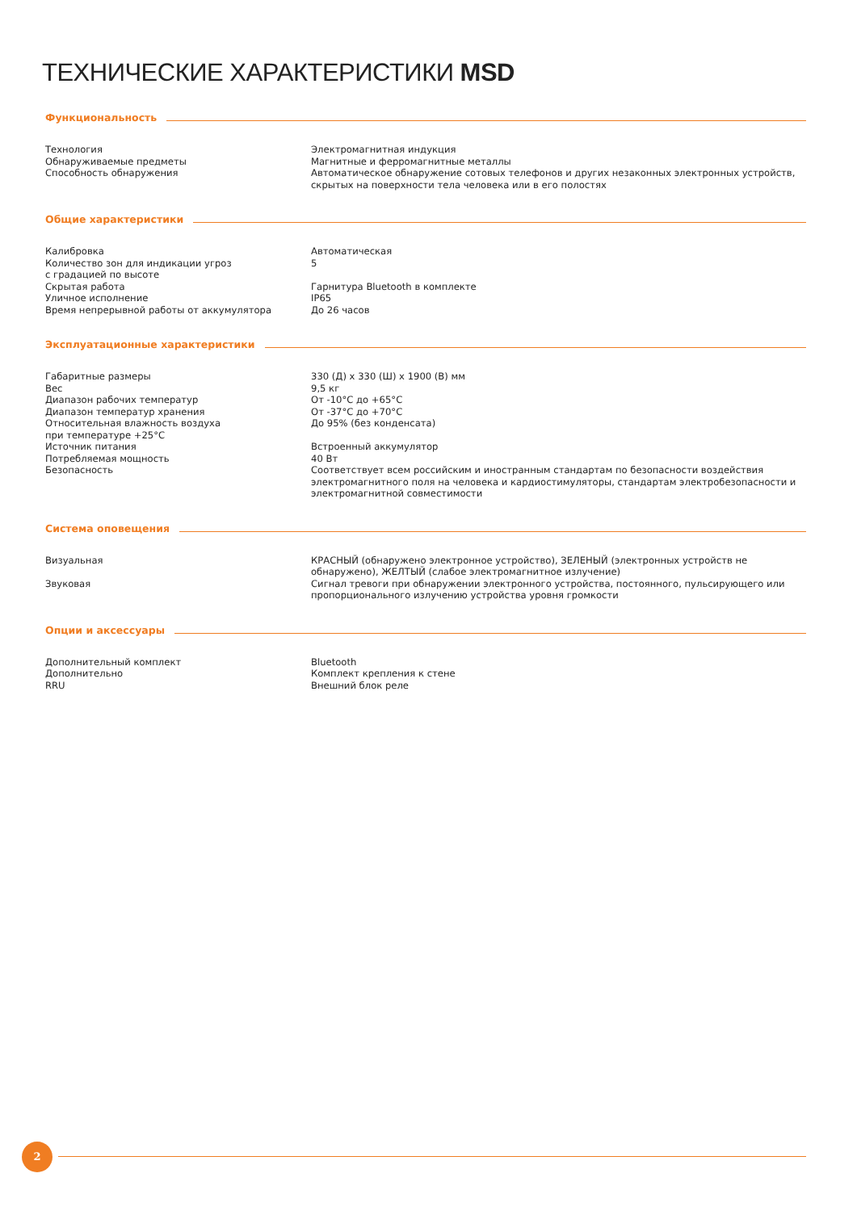ТЕХНИЧЕСКИЕ ХАРАКТЕРИСТИКИ MSD
Функциональность
| Технология | Электромагнитная индукция |
| Обнаруживаемые предметы | Магнитные и ферромагнитные металлы |
| Способность обнаружения | Автоматическое обнаружение сотовых телефонов и других незаконных электронных устройств, скрытых на поверхности тела человека или в его полостях |
Общие характеристики
| Калибровка | Автоматическая |
| Количество зон для индикации угроз с градацией по высоте | 5 |
| Скрытая работа | Гарнитура Bluetooth в комплекте |
| Уличное исполнение | IP65 |
| Время непрерывной работы от аккумулятора | До 26 часов |
Эксплуатационные характеристики
| Габаритные размеры | 330 (Д) x 330 (Ш) x 1900 (В) мм |
| Вес | 9,5 кг |
| Диапазон рабочих температур | От -10°С до +65°С |
| Диапазон температур хранения | От -37°С до +70°С |
| Относительная влажность воздуха при температуре +25°С | До 95% (без конденсата) |
| Источник питания | Встроенный аккумулятор |
| Потребляемая мощность | 40 Вт |
| Безопасность | Соответствует всем российским и иностранным стандартам по безопасности воздействия электро­магнитного поля на человека и кардиостимуляторы, стандартам электробезопасности и электро­магнитной совместимости |
Система оповещения
| Визуальная | КРАСНЫЙ (обнаружено электронное устройство), ЗЕЛЕНЫЙ (электронных устройств не обнаружено), ЖЕЛТЫЙ (слабое электромагнитное излучение) |
| Звуковая | Сигнал тревоги при обнаружении электронного устройства, постоянного, пульсирующего или пропорционального излучению устройства уровня громкости |
Опции и аксессуары
| Дополнительный комплект | Bluetooth |
| Дополнительно | Комплект крепления к стене |
| RRU | Внешний блок реле |
2